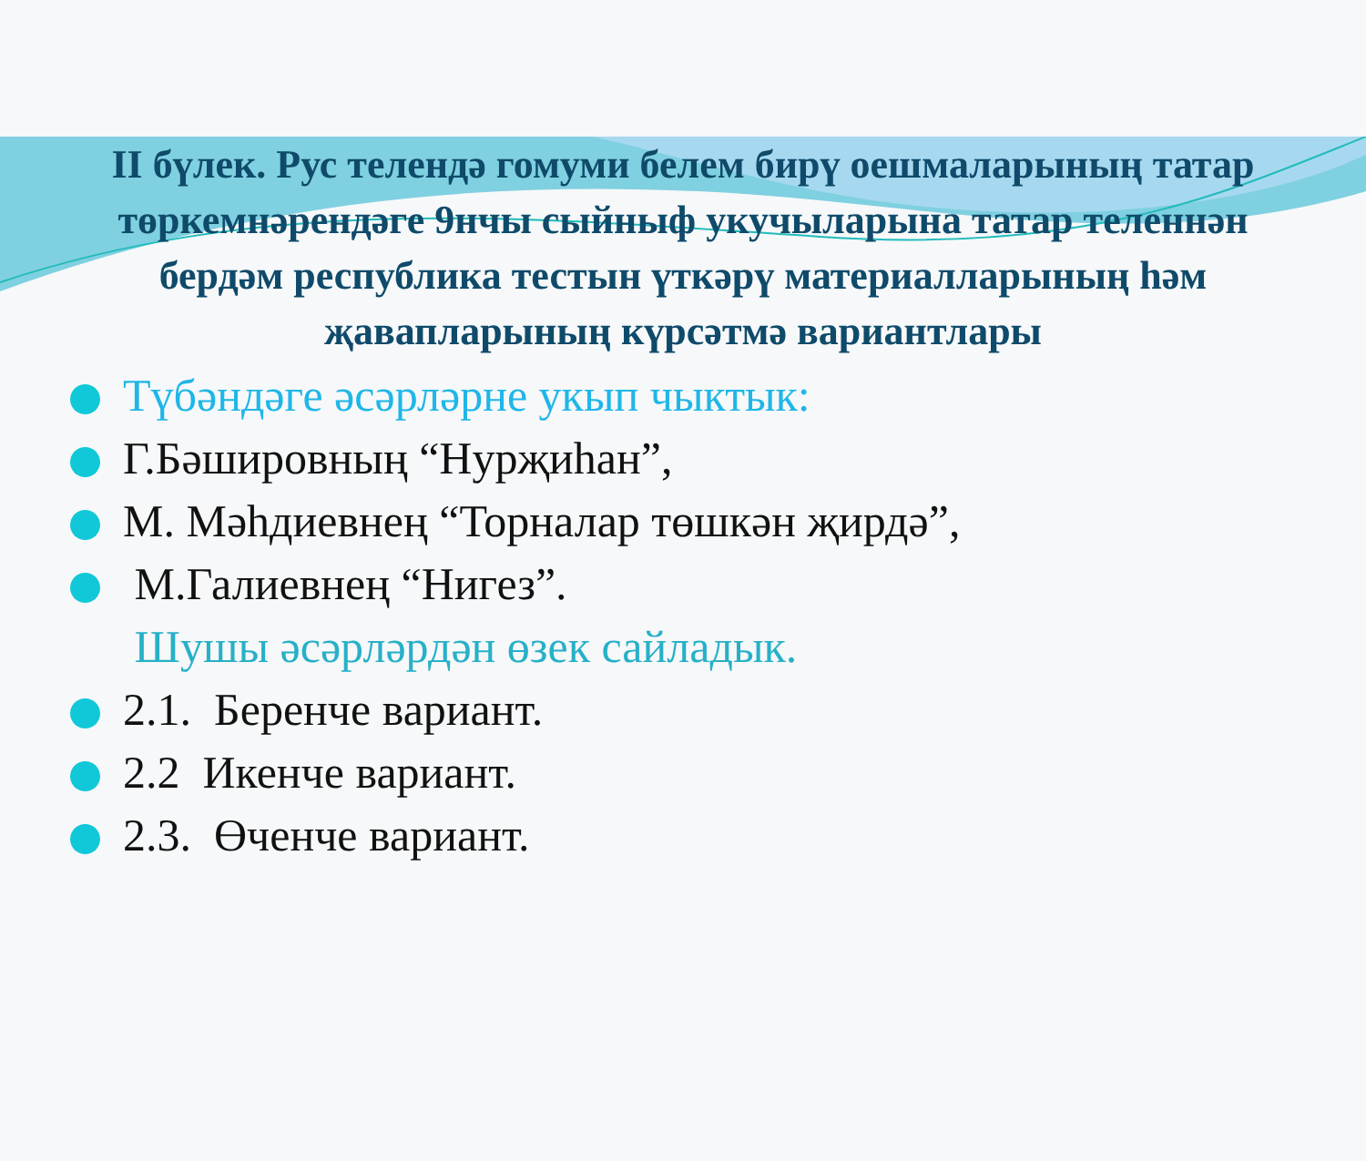II бүлек. Рус телендә гомуми белем бирү оешмаларының татар төркемнәрендәге 9нчы сыйныф укучыларына татар теленнән бердәм республика тестын үткәрү материалларының һәм җавапларының күрсәтмә вариантлары
Түбәндәге әсәрләрне укып чыктык:
Г.Бәшировның “Нурҗиһан”,
М. Мәһдиевнең “Торналар төшкән җирдә”,
М.Галиевнең “Нигез”.
Шушы әсәрләрдән өзек сайладык.
2.1. Беренче вариант.
2.2 Икенче вариант.
2.3. Өченче вариант.